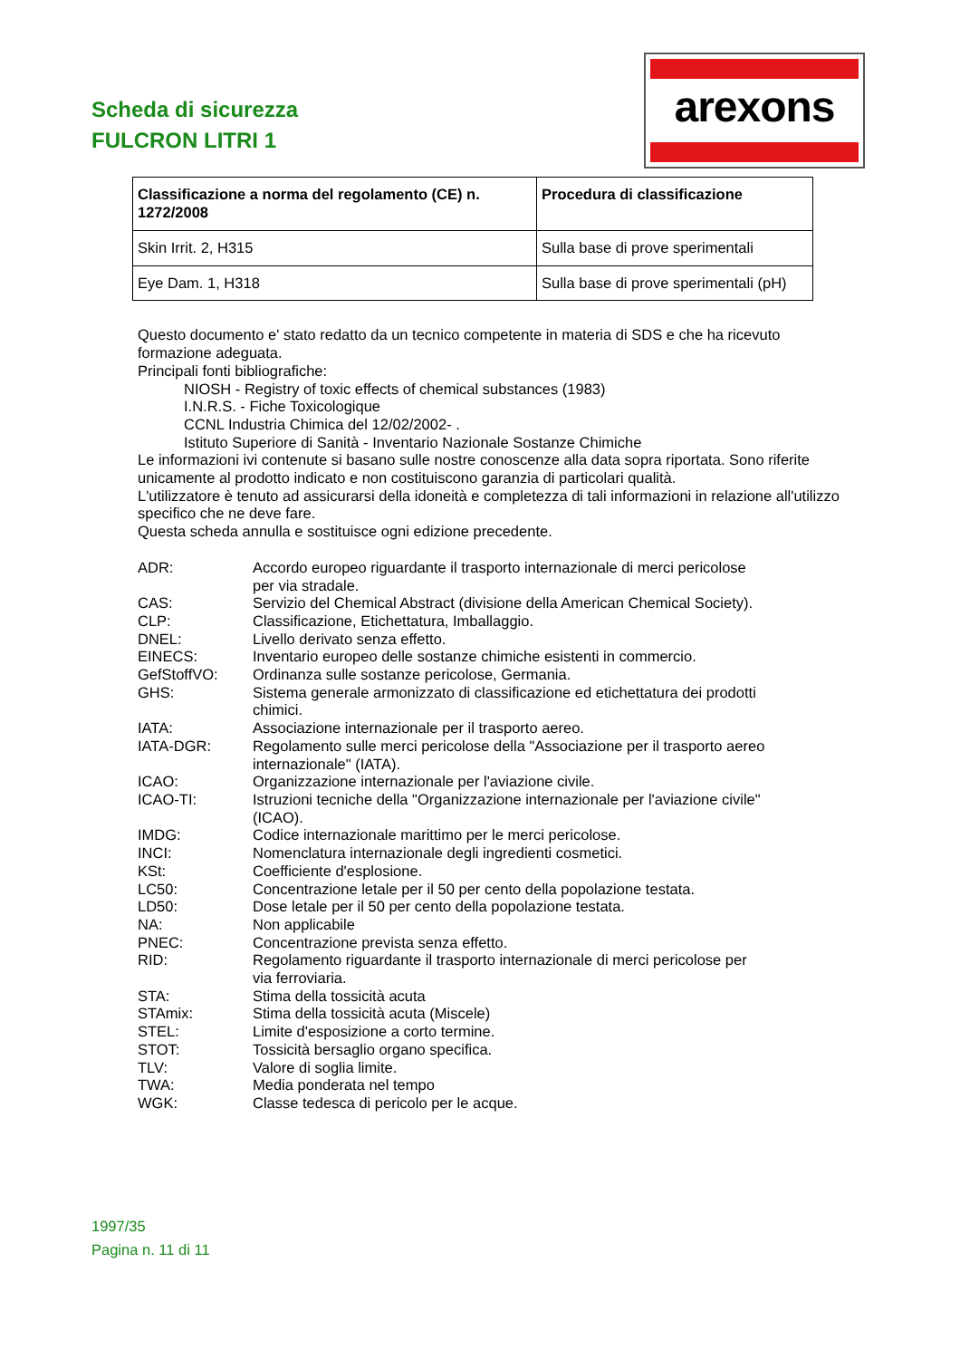Scheda di sicurezza
FULCRON LITRI 1
arexons
| Classificazione a norma del regolamento (CE) n. 1272/2008 | Procedura di classificazione |
| --- | --- |
| Skin Irrit. 2, H315 | Sulla base di prove sperimentali |
| Eye Dam. 1, H318 | Sulla base di prove sperimentali (pH) |
Questo documento e' stato redatto da un tecnico competente in materia di SDS e che ha ricevuto formazione adeguata.
Principali fonti bibliografiche:
NIOSH - Registry of toxic effects of chemical substances (1983)
I.N.R.S. - Fiche Toxicologique
CCNL Industria Chimica del 12/02/2002- .
Istituto Superiore di Sanità - Inventario Nazionale Sostanze Chimiche
Le informazioni ivi contenute si basano sulle nostre conoscenze alla data sopra riportata. Sono riferite unicamente al prodotto indicato e non costituiscono garanzia di particolari qualità.
L'utilizzatore è tenuto ad assicurarsi della idoneità e completezza di tali informazioni in relazione all'utilizzo specifico che ne deve fare.
Questa scheda annulla e sostituisce ogni edizione precedente.
ADR: Accordo europeo riguardante il trasporto internazionale di merci pericolose per via stradale. CAS: Servizio del Chemical Abstract (divisione della American Chemical Society). CLP: Classificazione, Etichettatura, Imballaggio. DNEL: Livello derivato senza effetto. EINECS: Inventario europeo delle sostanze chimiche esistenti in commercio. GefStoffVO: Ordinanza sulle sostanze pericolose, Germania. GHS: Sistema generale armonizzato di classificazione ed etichettatura dei prodotti chimici. IATA: Associazione internazionale per il trasporto aereo. IATA-DGR: Regolamento sulle merci pericolose della "Associazione per il trasporto aereo internazionale" (IATA). ICAO: Organizzazione internazionale per l'aviazione civile. ICAO-TI: Istruzioni tecniche della "Organizzazione internazionale per l'aviazione civile" (ICAO). IMDG: Codice internazionale marittimo per le merci pericolose. INCI: Nomenclatura internazionale degli ingredienti cosmetici. KSt: Coefficiente d'esplosione. LC50: Concentrazione letale per il 50 per cento della popolazione testata. LD50: Dose letale per il 50 per cento della popolazione testata. NA: Non applicabile PNEC: Concentrazione prevista senza effetto. RID: Regolamento riguardante il trasporto internazionale di merci pericolose per via ferroviaria. STA: Stima della tossicità acuta STAmix: Stima della tossicità acuta (Miscele) STEL: Limite d'esposizione a corto termine. STOT: Tossicità bersaglio organo specifica. TLV: Valore di soglia limite. TWA: Media ponderata nel tempo WGK: Classe tedesca di pericolo per le acque.
1997/35
Pagina n. 11 di 11